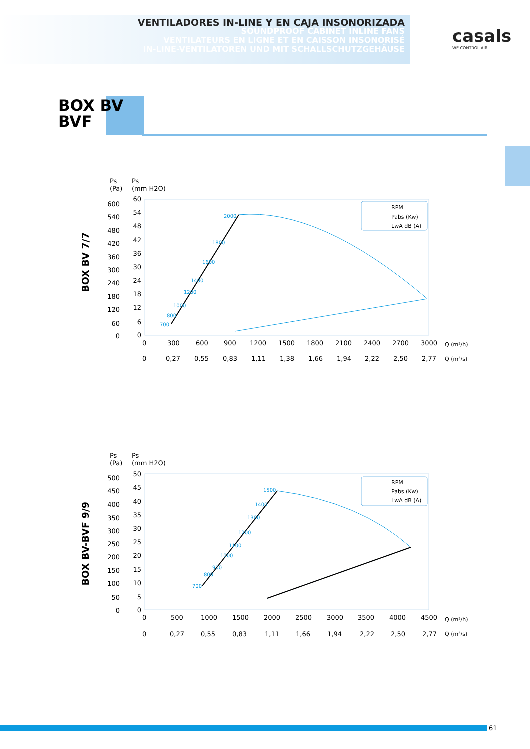VENTILADORES IN-LINE Y EN CAJA INSONORIZADA
SOUNDPROOF CABINET INLINE FANS
VENTILATEURS EN LIGNE ET EN CAISSON INSONORISÉ
IN-LINE-VENTILATOREN UND MIT SCHALLSCHUTZGEHÄUSE
casals
WE CONTROL AIR
BOX BV
BVF
BOX BV 7/7
Ps
(Pa)
Ps
(mm H2O)
600
540
480
420
360
300
240
180
120
60
0
60
54
48
42
36
30
24
18
12
6
0
2000
1800
1600
1400
1200
1000
800
700
RPM
Pabs (Kw)
LwA dB (A)
0
300
600
900
1200
1500
1800
2100
2400
2700
3000
Q (m³/h)
0
0,27
0,55
0,83
1,11
1,38
1,66
1,94
2,22
2,50
2,77
Q (m³/s)
BOX BV-BVF 9/9
Ps
(Pa)
Ps
(mm H2O)
500
450
400
350
300
250
200
150
100
50
0
50
45
40
35
30
25
20
15
10
5
0
1500
1400
1300
1200
1100
1000
900
800
700
RPM
Pabs (Kw)
LwA dB (A)
0
500
1000
1500
2000
2500
3000
3500
4000
4500
Q (m³/h)
0
0,27
0,55
0,83
1,11
1,66
1,94
2,22
2,50
2,77
Q (m³/s)
61